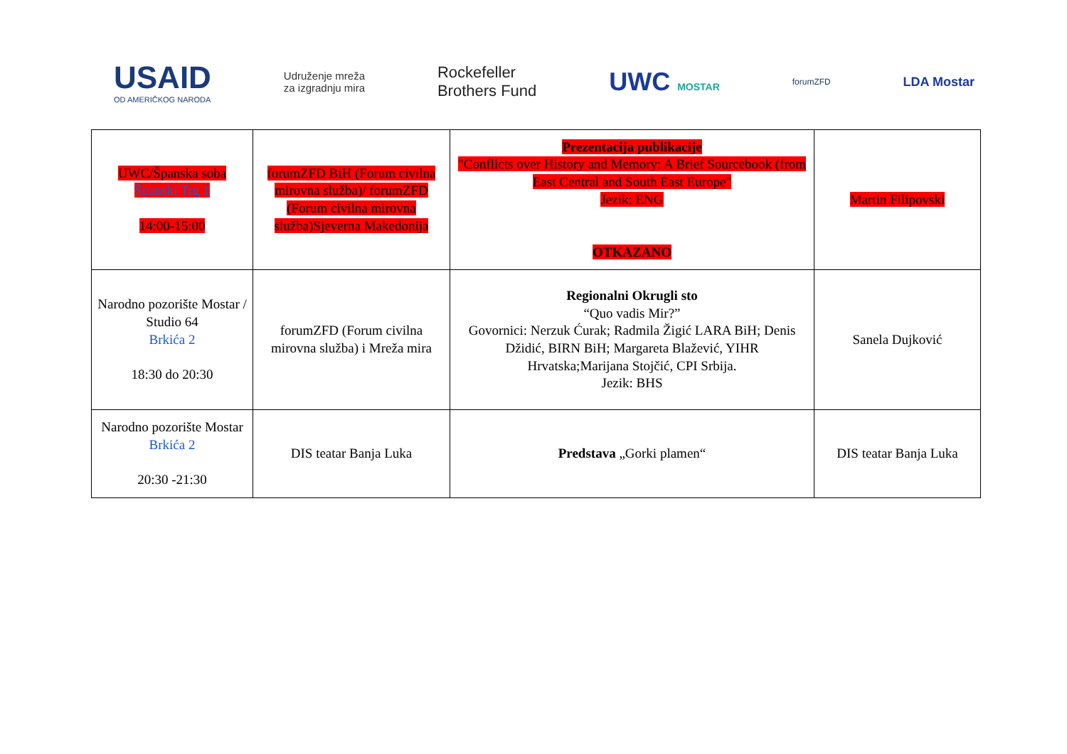USAID
OD AMERIČKOG NARODA
Udruženje mreža
za izgradnju mira
Rockefeller
Brothers Fund
UWC MOSTAR
forumZFD
LDA Mostar
| UWC/Španska soba Španski Trg 1 14:00-15:00 | forumZFD BiH (Forum civilna mirovna služba)/ forumZFD (Forum civilna mirovna služba)Sjeverna Makedonija | Prezentacija publikacije "Conflicts over History and Memory: A Brief Sourcebook (from East Central and South East Europe" Jezik: ENG OTKAZANO | Martin Filipovski |
| Narodno pozorište Mostar / Studio 64 Brkića 2 18:30 do 20:30 | forumZFD (Forum civilna mirovna služba) i Mreža mira | Regionalni Okrugli sto “Quo vadis Mir?” Govornici: Nerzuk Ćurak; Radmila Žigić LARA BiH; Denis Džidić, BIRN BiH; Margareta Blažević, YIHR Hrvatska;Marijana Stojčić, CPI Srbija. Jezik: BHS | Sanela Dujković |
| Narodno pozorište Mostar Brkića 2 20:30 -21:30 | DIS teatar Banja Luka | Predstava „Gorki plamen“ | DIS teatar Banja Luka |